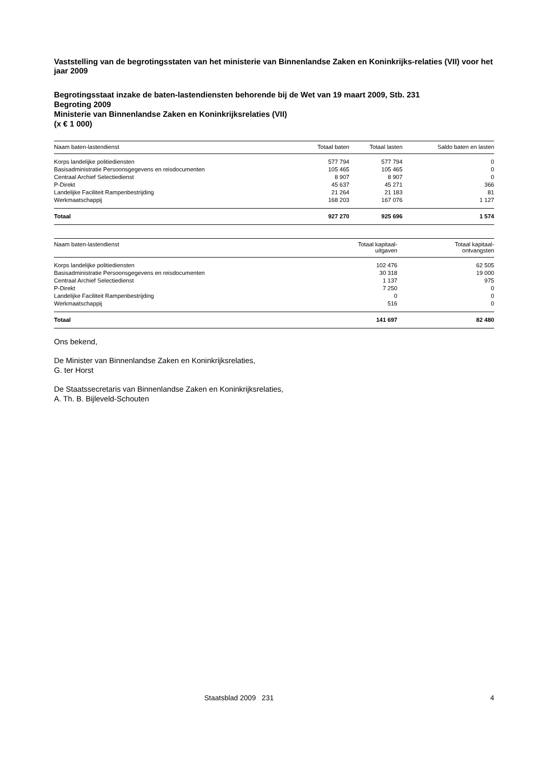Vaststelling van de begrotingsstaten van het ministerie van Binnenlandse Zaken en Koninkrijks-relaties (VII) voor het jaar 2009
Begrotingsstaat inzake de baten-lastendiensten behorende bij de Wet van 19 maart 2009, Stb. 231
Begroting 2009
Ministerie van Binnenlandse Zaken en Koninkrijksrelaties (VII)
(x € 1 000)
| Naam baten-lastendienst | Totaal baten | Totaal lasten | Saldo baten en lasten |
| --- | --- | --- | --- |
| Korps landelijke politiediensten | 577 794 | 577 794 | 0 |
| Basisadministratie Persoonsgegevens en reisdocumenten | 105 465 | 105 465 | 0 |
| Centraal Archief Selectiedienst | 8 907 | 8 907 | 0 |
| P-Direkt | 45 637 | 45 271 | 366 |
| Landelijke Faciliteit Rampenbestrijding | 21 264 | 21 183 | 81 |
| Werkmaatschappij | 168 203 | 167 076 | 1 127 |
| Totaal | 927 270 | 925 696 | 1 574 |
| Naam baten-lastendienst | Totaal kapitaal- uitgaven | Totaal kapitaal- ontvangsten |
| --- | --- | --- |
| Korps landelijke politiediensten | 102 476 | 62 505 |
| Basisadministratie Persoonsgegevens en reisdocumenten | 30 318 | 19 000 |
| Centraal Archief Selectiedienst | 1 137 | 975 |
| P-Direkt | 7 250 | 0 |
| Landelijke Faciliteit Rampenbestrijding | 0 | 0 |
| Werkmaatschappij | 516 | 0 |
| Totaal | 141 697 | 82 480 |
Ons bekend,
De Minister van Binnenlandse Zaken en Koninkrijksrelaties,
G. ter Horst
De Staatssecretaris van Binnenlandse Zaken en Koninkrijksrelaties,
A. Th. B. Bijleveld-Schouten
Staatsblad 2009 231 4